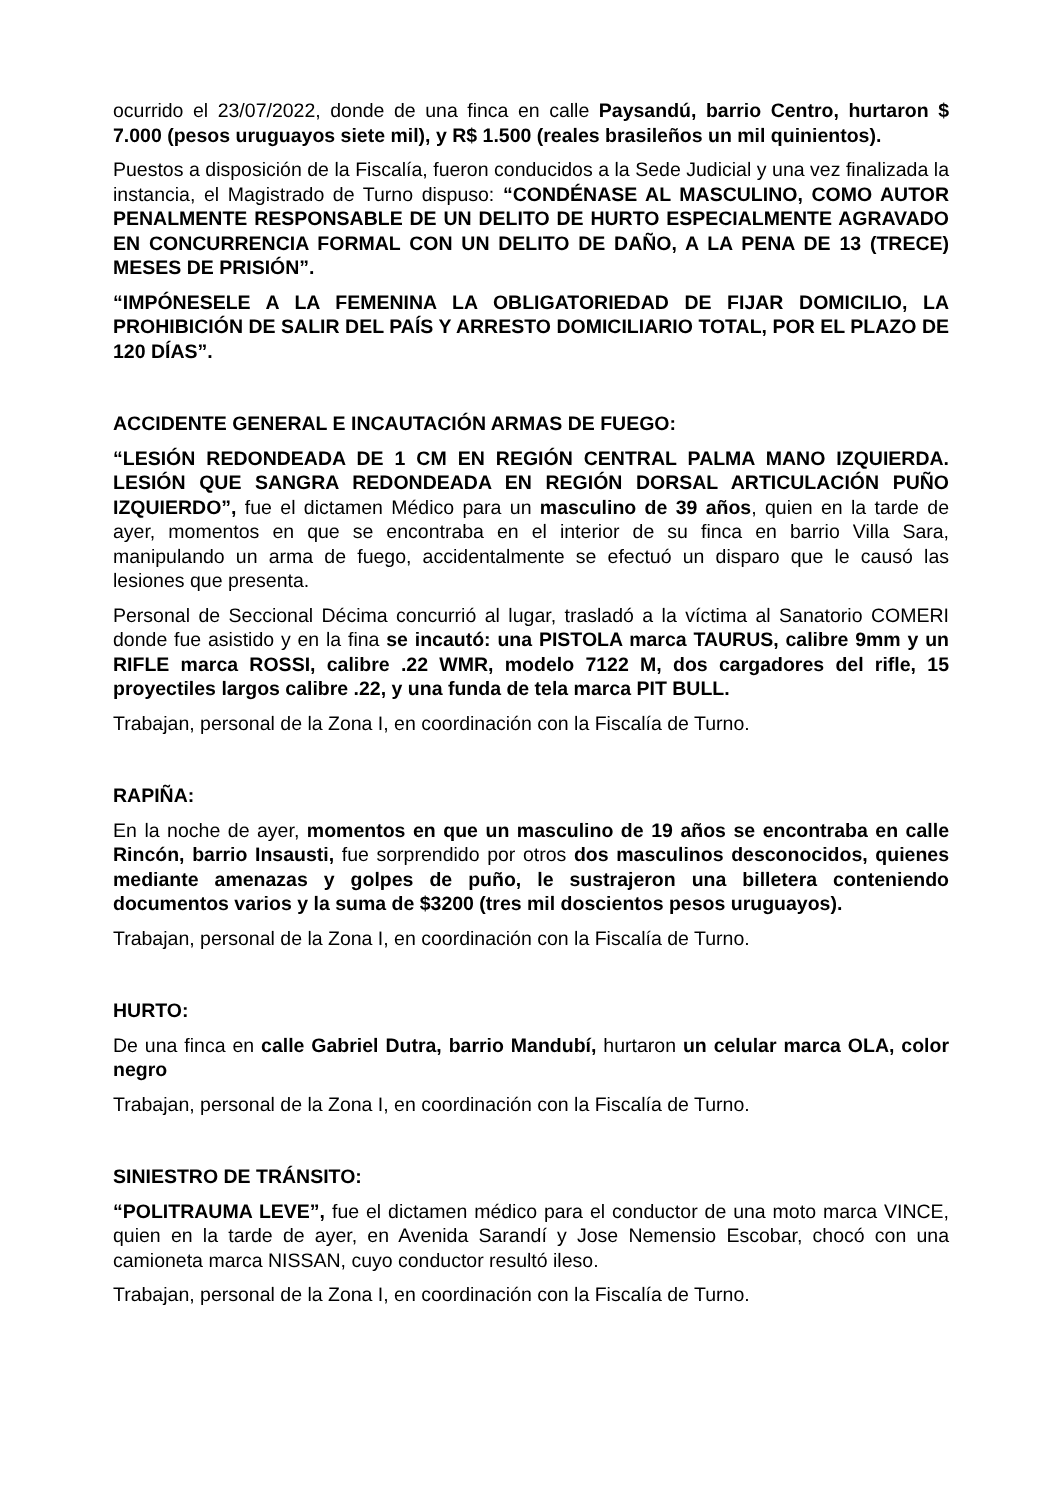ocurrido el 23/07/2022, donde de una finca en calle Paysandú, barrio Centro, hurtaron $ 7.000 (pesos uruguayos siete mil), y R$ 1.500 (reales brasileños un mil quinientos).
Puestos a disposición de la Fiscalía, fueron conducidos a la Sede Judicial y una vez finalizada la instancia, el Magistrado de Turno dispuso: “CONDÉNASE AL MASCULINO, COMO AUTOR PENALMENTE RESPONSABLE DE UN DELITO DE HURTO ESPECIALMENTE AGRAVADO EN CONCURRENCIA FORMAL CON UN DELITO DE DAÑO, A LA PENA DE 13 (TRECE) MESES DE PRISIÓN”.
“IMPÓNESELE A LA FEMENINA LA OBLIGATORIEDAD DE FIJAR DOMICILIO, LA PROHIBICIÓN DE SALIR DEL PAÍS Y ARRESTO DOMICILIARIO TOTAL, POR EL PLAZO DE 120 DÍAS”.
ACCIDENTE GENERAL E INCAUTACIÓN ARMAS DE FUEGO:
“LESIÓN REDONDEADA DE 1 CM EN REGIÓN CENTRAL PALMA MANO IZQUIERDA. LESIÓN QUE SANGRA REDONDEADA EN REGIÓN DORSAL ARTICULACIÓN PUÑO IZQUIERDO”, fue el dictamen Médico para un masculino de 39 años, quien en la tarde de ayer, momentos en que se encontraba en el interior de su finca en barrio Villa Sara, manipulando un arma de fuego, accidentalmente se efectuó un disparo que le causó las lesiones que presenta.
Personal de Seccional Décima concurrió al lugar, trasladó a la víctima al Sanatorio COMERI donde fue asistido y en la fina se incautó: una PISTOLA marca TAURUS, calibre 9mm y un RIFLE marca ROSSI, calibre .22 WMR, modelo 7122 M, dos cargadores del rifle, 15 proyectiles largos calibre .22, y una funda de tela marca PIT BULL.
Trabajan, personal de la Zona I, en coordinación con la Fiscalía de Turno.
RAPIÑA:
En la noche de ayer, momentos en que un masculino de 19 años se encontraba en calle Rincón, barrio Insausti, fue sorprendido por otros dos masculinos desconocidos, quienes mediante amenazas y golpes de puño, le sustrajeron una billetera conteniendo documentos varios y la suma de $3200 (tres mil doscientos pesos uruguayos).
Trabajan, personal de la Zona I, en coordinación con la Fiscalía de Turno.
HURTO:
De una finca en calle Gabriel Dutra, barrio Mandubí, hurtaron un celular marca OLA, color negro
Trabajan, personal de la Zona I, en coordinación con la Fiscalía de Turno.
SINIESTRO DE TRÁNSITO:
“POLITRAUMA LEVE”, fue el dictamen médico para el conductor de una moto marca VINCE, quien en la tarde de ayer, en Avenida Sarandí y Jose Nemensio Escobar, chocó con una camioneta marca NISSAN, cuyo conductor resultó ileso.
Trabajan, personal de la Zona I, en coordinación con la Fiscalía de Turno.